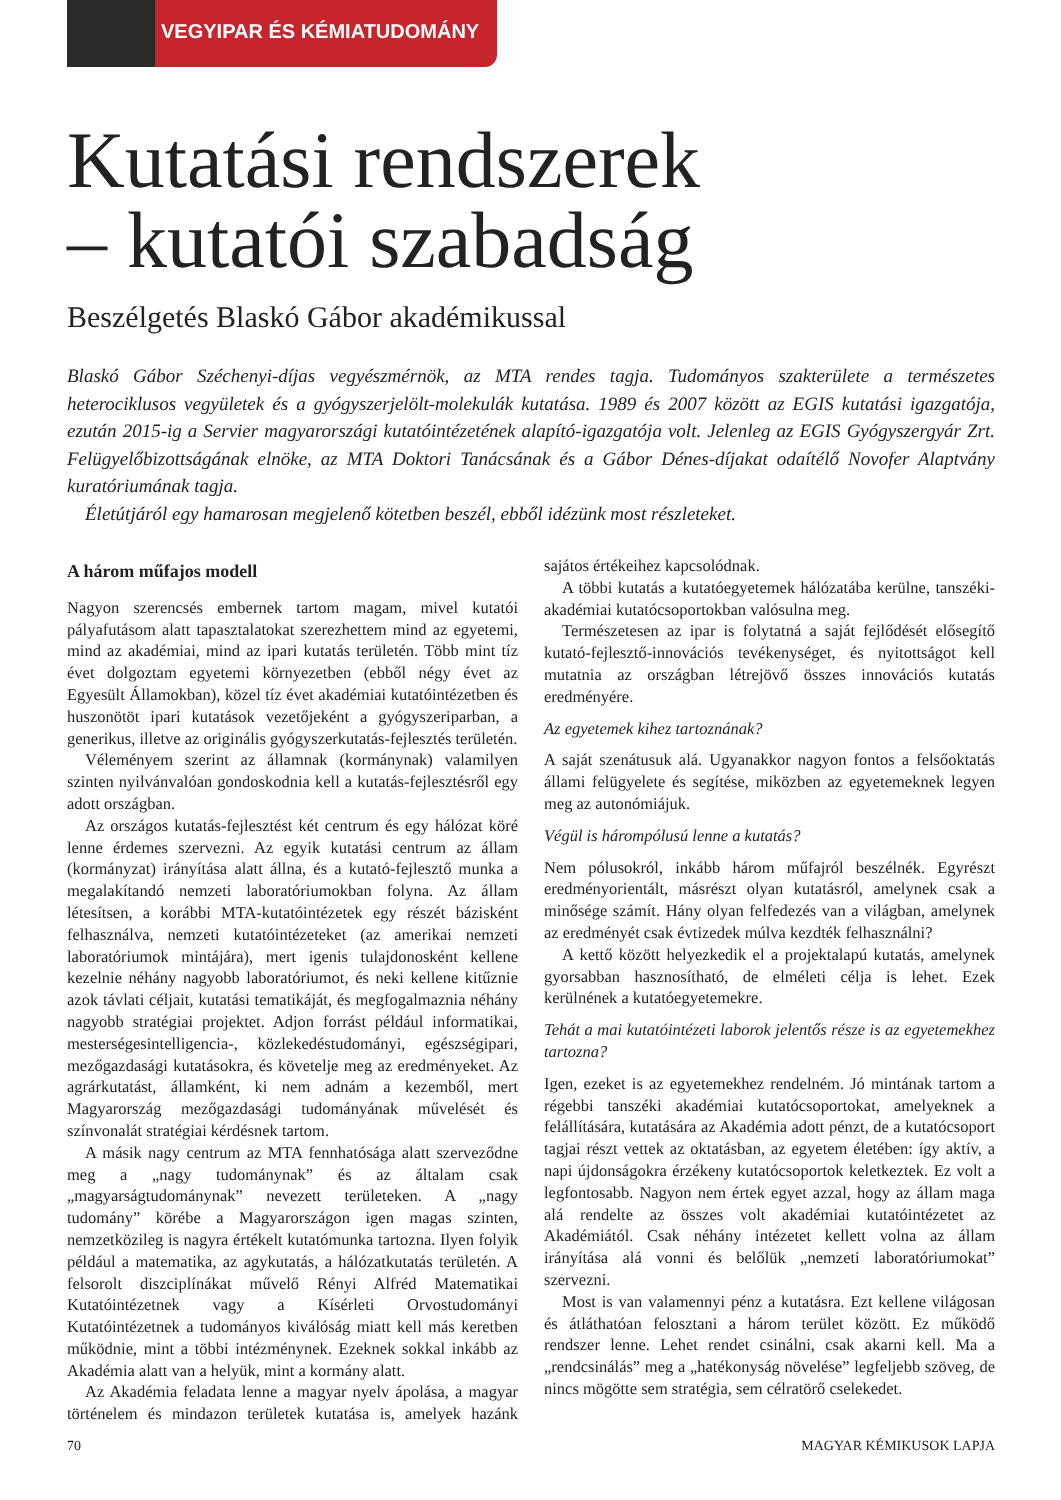VEGYIPAR ÉS KÉMIATUDOMÁNY
Kutatási rendszerek
– kutatói szabadság
Beszélgetés Blaskó Gábor akadémikussal
Blaskó Gábor Széchenyi-díjas vegyészmérnök, az MTA rendes tagja. Tudományos szakterülete a természetes heterociklusos vegyületek és a gyógyszerjelölt-molekulák kutatása. 1989 és 2007 között az EGIS kutatási igazgatója, ezután 2015-ig a Servier magyarországi kutatóintézetének alapító-igazgatója volt. Jelenleg az EGIS Gyógyszergyár Zrt. Felügyelőbizottságának elnöke, az MTA Doktori Tanácsának és a Gábor Dénes-díjakat odaítélő Novofer Alaptvány kuratóriumának tagja.
Életútjáról egy hamarosan megjelenő kötetben beszél, ebből idézünk most részleteket.
A három műfajos modell
Nagyon szerencsés embernek tartom magam, mivel kutatói pályafutásom alatt tapasztalatokat szerezhettem mind az egyetemi, mind az akadémiai, mind az ipari kutatás területén. Több mint tíz évet dolgoztam egyetemi környezetben (ebből négy évet az Egyesült Államokban), közel tíz évet akadémiai kutatóintézetben és huszonötöt ipari kutatások vezetőjeként a gyógyszeriparban, a generikus, illetve az originális gyógyszerkutatás-fejlesztés területén.
Véleményem szerint az államnak (kormánynak) valamilyen szinten nyilvánvalóan gondoskodnia kell a kutatás-fejlesztésről egy adott országban.
Az országos kutatás-fejlesztést két centrum és egy hálózat köré lenne érdemes szervezni. Az egyik kutatási centrum az állam (kormányzat) irányítása alatt állna, és a kutató-fejlesztő munka a megalakítandó nemzeti laboratóriumokban folyna. Az állam létesítsen, a korábbi MTA-kutatóintézetek egy részét bázisként felhasználva, nemzeti kutatóintézeteket (az amerikai nemzeti laboratóriumok mintájára), mert igenis tulajdonosként kellene kezelnie néhány nagyobb laboratóriumot, és neki kellene kitűznie azok távlati céljait, kutatási tematikáját, és megfogalmaznia néhány nagyobb stratégiai projektet. Adjon forrást például informatikai, mesterségesintelligencia-, közlekedéstudományi, egészségipari, mezőgazdasági kutatásokra, és követelje meg az eredményeket. Az agrárkutatást, államként, ki nem adnám a kezemből, mert Magyarország mezőgazdasági tudományának művelését és színvonalát stratégiai kérdésnek tartom.
A másik nagy centrum az MTA fennhatósága alatt szerveződne meg a „nagy tudománynak” és az általam csak „magyarságtudománynak” nevezett területeken. A „nagy tudomány” körébe a Magyarországon igen magas szinten, nemzetközileg is nagyra értékelt kutatómunka tartozna. Ilyen folyik például a matematika, az agykutatás, a hálózatkutatás területén. A felsorolt diszciplínákat művelő Rényi Alfréd Matematikai Kutatóintézetnek vagy a Kísérleti Orvostudományi Kutatóintézetnek a tudományos kiválóság miatt kell más keretben működnie, mint a többi intézménynek. Ezeknek sokkal inkább az Akadémia alatt van a helyük, mint a kormány alatt.
Az Akadémia feladata lenne a magyar nyelv ápolása, a magyar történelem és mindazon területek kutatása is, amelyek hazánk sajátos értékeihez kapcsolódnak.
A többi kutatás a kutatóegyetemek hálózatába kerülne, tanszéki-akadémiai kutatócsoportokban valósulna meg.
Természetesen az ipar is folytatná a saját fejlődését elősegítő kutató-fejlesztő-innovációs tevékenységet, és nyitottságot kell mutatnia az országban létrejövő összes innovációs kutatás eredményére.
Az egyetemek kihez tartoznának?
A saját szenátusuk alá. Ugyanakkor nagyon fontos a felsőoktatás állami felügyelete és segítése, miközben az egyetemeknek legyen meg az autonómiájuk.
Végül is hárompólusú lenne a kutatás?
Nem pólusokról, inkább három műfajról beszélnék. Egyrészt eredményorientált, másrészt olyan kutatásról, amelynek csak a minősége számít. Hány olyan felfedezés van a világban, amelynek az eredményét csak évtizedek múlva kezdték felhasználni?
A kettő között helyezkedik el a projektalapú kutatás, amelynek gyorsabban hasznosítható, de elméleti célja is lehet. Ezek kerülnének a kutatóegyetemekre.
Tehát a mai kutatóintézeti laborok jelentős része is az egyetemekhez tartozna?
Igen, ezeket is az egyetemekhez rendelném. Jó mintának tartom a régebbi tanszéki akadémiai kutatócsoportokat, amelyeknek a felállítására, kutatására az Akadémia adott pénzt, de a kutatócsoport tagjai részt vettek az oktatásban, az egyetem életében: így aktív, a napi újdonságokra érzékeny kutatócsoportok keletkeztek. Ez volt a legfontosabb. Nagyon nem értek egyet azzal, hogy az állam maga alá rendelte az összes volt akadémiai kutatóintézetet az Akadémiától. Csak néhány intézetet kellett volna az állam irányítása alá vonni és belőlük „nemzeti laboratóriumokat” szervezni.
Most is van valamennyi pénz a kutatásra. Ezt kellene világosan és átláthatóan felosztani a három terület között. Ez működő rendszer lenne. Lehet rendet csinálni, csak akarni kell. Ma a „rendcsinálás” meg a „hatékonyság növelése” legfeljebb szöveg, de nincs mögötte sem stratégia, sem célratörő cselekedet.
70 MAGYAR KÉMIKUSOK LAPJA